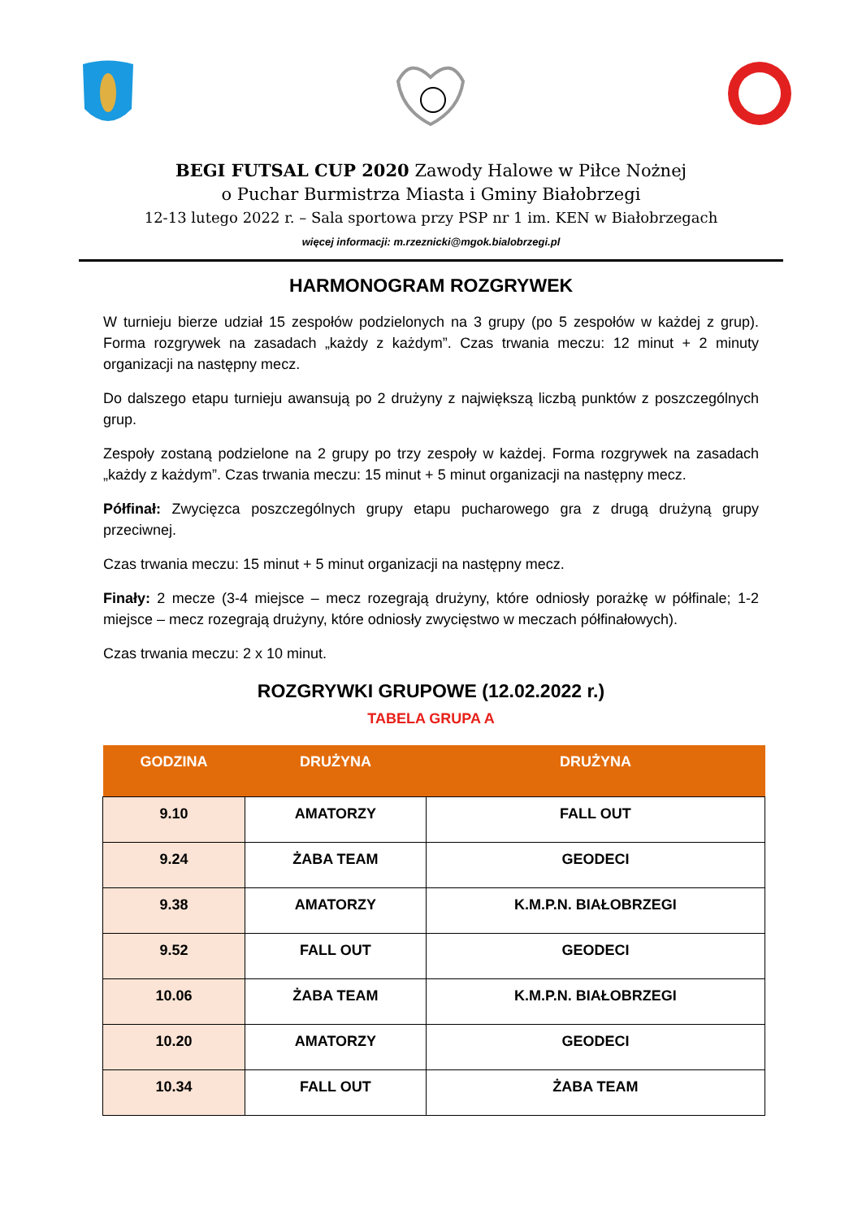BEGI FUTSAL CUP 2020 Zawody Halowe w Piłce Nożnej
o Puchar Burmistrza Miasta i Gminy Białobrzegi
12-13 lutego 2022 r. – Sala sportowa przy PSP nr 1 im. KEN w Białobrzegach
więcej informacji: m.rzeznicki@mgok.bialobrzegi.pl
HARMONOGRAM ROZGRYWEK
W turnieju bierze udział 15 zespołów podzielonych na 3 grupy (po 5 zespołów w każdej z grup). Forma rozgrywek na zasadach „każdy z każdym”. Czas trwania meczu: 12 minut + 2 minuty organizacji na następny mecz.
Do dalszego etapu turnieju awansują po 2 drużyny z największą liczbą punktów z poszczególnych grup.
Zespoły zostaną podzielone na 2 grupy po trzy zespoły w każdej. Forma rozgrywek na zasadach „każdy z każdym”. Czas trwania meczu: 15 minut + 5 minut organizacji na następny mecz.
Półfinał: Zwycięzca poszczególnych grupy etapu pucharowego gra z drugą drużyną grupy przeciwnej.
Czas trwania meczu: 15 minut + 5 minut organizacji na następny mecz.
Finały: 2 mecze (3-4 miejsce – mecz rozegrają drużyny, które odniosły porażkę w półfinale; 1-2 miejsce – mecz rozegrają drużyny, które odniosły zwycięstwo w meczach półfinałowych).
Czas trwania meczu: 2 x 10 minut.
ROZGRYWKI GRUPOWE (12.02.2022 r.)
TABELA GRUPA A
| GODZINA | DRUŻYNA | DRUŻYNA |
| --- | --- | --- |
| 9.10 | AMATORZY | FALL OUT |
| 9.24 | ŻABA TEAM | GEODECI |
| 9.38 | AMATORZY | K.M.P.N. BIAŁOBRZEGI |
| 9.52 | FALL OUT | GEODECI |
| 10.06 | ŻABA TEAM | K.M.P.N. BIAŁOBRZEGI |
| 10.20 | AMATORZY | GEODECI |
| 10.34 | FALL OUT | ŻABA TEAM |